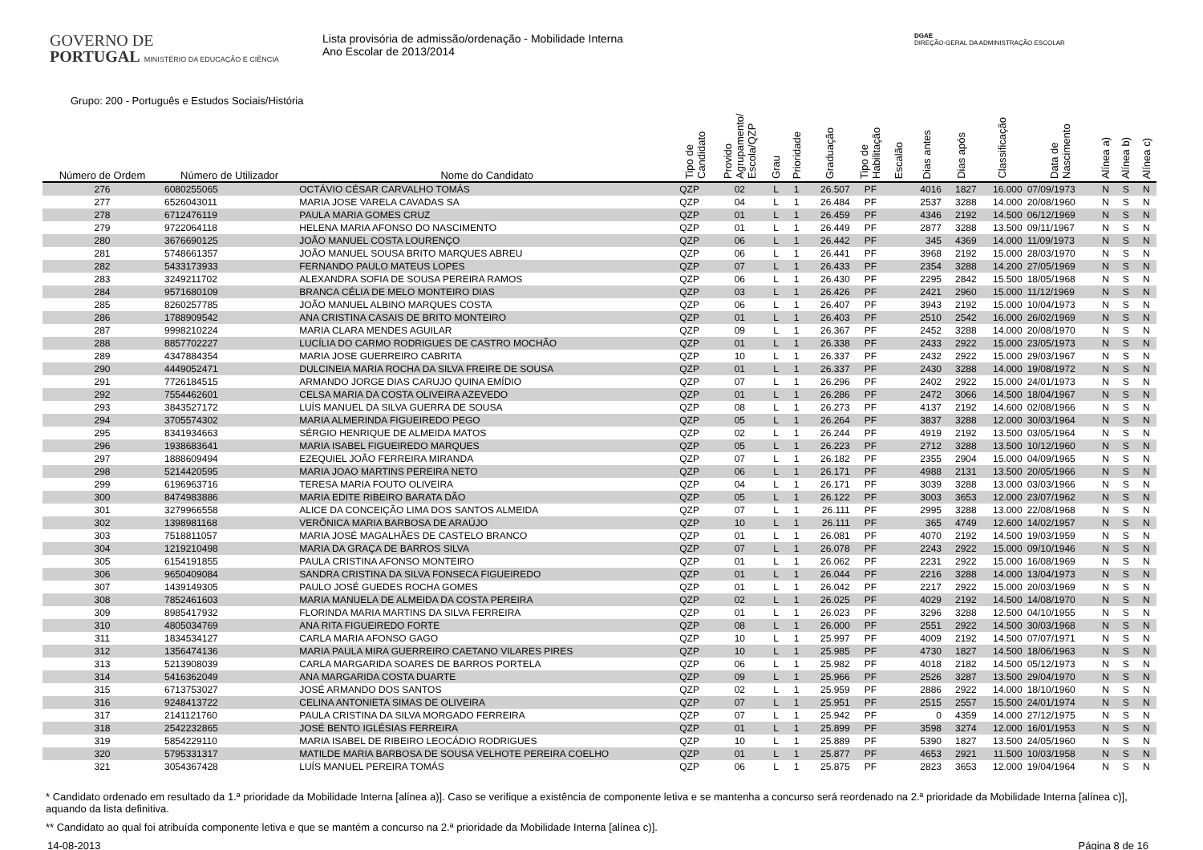GOVERNO DE
PORTUGAL MINISTÉRIO DA EDUCAÇÃO E CIÊNCIA
Lista provisória de admissão/ordenação - Mobilidade Interna
Ano Escolar de 2013/2014
DGAE
DIREÇÃO-GERAL DA ADMINISTRAÇÃO ESCOLAR
Grupo: 200 - Português e Estudos Sociais/História
| Número de Ordem | Número de Utilizador | Nome do Candidato | Tipo de Candidato | Provido Agrupamento/ Escola/QZP | Grau | Prioridade | Graduação | Tipo de Habilitação | Escalão | Dias antes | Dias após | Classificação | Data de Nascimento | Alínea a) | Alínea b) | Alínea c) |
| --- | --- | --- | --- | --- | --- | --- | --- | --- | --- | --- | --- | --- | --- | --- | --- | --- |
| 276 | 6080255065 | OCTÁVIO CÉSAR CARVALHO TOMÁS | QZP | 02 | L | 1 | 26.507 | PF | | 4016 | 1827 | 16.000 | 07/09/1973 | N | S | N |
| 277 | 6526043011 | MARIA JOSE VARELA CAVADAS SA | QZP | 04 | L | 1 | 26.484 | PF | | 2537 | 3288 | 14.000 | 20/08/1960 | N | S | N |
| 278 | 6712476119 | PAULA MARIA GOMES CRUZ | QZP | 01 | L | 1 | 26.459 | PF | | 4346 | 2192 | 14.500 | 06/12/1969 | N | S | N |
| 279 | 9722064118 | HELENA MARIA AFONSO DO NASCIMENTO | QZP | 01 | L | 1 | 26.449 | PF | | 2877 | 3288 | 13.500 | 09/11/1967 | N | S | N |
| 280 | 3676690125 | JOÃO MANUEL COSTA LOURENÇO | QZP | 06 | L | 1 | 26.442 | PF | | 345 | 4369 | 14.000 | 11/09/1973 | N | S | N |
| 281 | 5748661357 | JOÃO MANUEL SOUSA BRITO MARQUES ABREU | QZP | 06 | L | 1 | 26.441 | PF | | 3968 | 2192 | 15.000 | 28/03/1970 | N | S | N |
| 282 | 5433173933 | FERNANDO PAULO MATEUS LOPES | QZP | 07 | L | 1 | 26.433 | PF | | 2354 | 3288 | 14.200 | 27/05/1969 | N | S | N |
| 283 | 3249211702 | ALEXANDRA SOFIA DE SOUSA PEREIRA RAMOS | QZP | 06 | L | 1 | 26.430 | PF | | 2295 | 2842 | 15.500 | 18/05/1968 | N | S | N |
| 284 | 9571680109 | BRANCA CÉLIA DE MELO MONTEIRO DIAS | QZP | 03 | L | 1 | 26.426 | PF | | 2421 | 2960 | 15.000 | 11/12/1969 | N | S | N |
| 285 | 8260257785 | JOÃO MANUEL ALBINO MARQUES COSTA | QZP | 06 | L | 1 | 26.407 | PF | | 3943 | 2192 | 15.000 | 10/04/1973 | N | S | N |
| 286 | 1788909542 | ANA CRISTINA CASAIS DE BRITO MONTEIRO | QZP | 01 | L | 1 | 26.403 | PF | | 2510 | 2542 | 16.000 | 26/02/1969 | N | S | N |
| 287 | 9998210224 | MARIA CLARA MENDES AGUILAR | QZP | 09 | L | 1 | 26.367 | PF | | 2452 | 3288 | 14.000 | 20/08/1970 | N | S | N |
| 288 | 8857702227 | LUCÍLIA DO CARMO RODRIGUES DE CASTRO MOCHÃO | QZP | 01 | L | 1 | 26.338 | PF | | 2433 | 2922 | 15.000 | 23/05/1973 | N | S | N |
| 289 | 4347884354 | MARIA JOSE GUERREIRO CABRITA | QZP | 10 | L | 1 | 26.337 | PF | | 2432 | 2922 | 15.000 | 29/03/1967 | N | S | N |
| 290 | 4449052471 | DULCINEIA MARIA ROCHA DA SILVA FREIRE DE SOUSA | QZP | 01 | L | 1 | 26.337 | PF | | 2430 | 3288 | 14.000 | 19/08/1972 | N | S | N |
| 291 | 7726184515 | ARMANDO JORGE DIAS CARUJO QUINA EMÍDIO | QZP | 07 | L | 1 | 26.296 | PF | | 2402 | 2922 | 15.000 | 24/01/1973 | N | S | N |
| 292 | 7554462601 | CELSA MARIA DA COSTA OLIVEIRA AZEVEDO | QZP | 01 | L | 1 | 26.286 | PF | | 2472 | 3066 | 14.500 | 18/04/1967 | N | S | N |
| 293 | 3843527172 | LUÍS MANUEL DA SILVA GUERRA DE SOUSA | QZP | 08 | L | 1 | 26.273 | PF | | 4137 | 2192 | 14.600 | 02/08/1966 | N | S | N |
| 294 | 3705574302 | MARIA ALMERINDA FIGUEIREDO PEGO | QZP | 05 | L | 1 | 26.264 | PF | | 3837 | 3288 | 12.000 | 30/03/1964 | N | S | N |
| 295 | 8341934663 | SÉRGIO HENRIQUE DE ALMEIDA MATOS | QZP | 02 | L | 1 | 26.244 | PF | | 4919 | 2192 | 13.500 | 03/05/1964 | N | S | N |
| 296 | 1938683641 | MARIA ISABEL FIGUEIREDO MARQUES | QZP | 05 | L | 1 | 26.223 | PF | | 2712 | 3288 | 13.500 | 10/12/1960 | N | S | N |
| 297 | 1888609494 | EZEQUIEL JOÃO FERREIRA MIRANDA | QZP | 07 | L | 1 | 26.182 | PF | | 2355 | 2904 | 15.000 | 04/09/1965 | N | S | N |
| 298 | 5214420595 | MARIA JOAO MARTINS PEREIRA NETO | QZP | 06 | L | 1 | 26.171 | PF | | 4988 | 2131 | 13.500 | 20/05/1966 | N | S | N |
| 299 | 6196963716 | TERESA MARIA FOUTO OLIVEIRA | QZP | 04 | L | 1 | 26.171 | PF | | 3039 | 3288 | 13.000 | 03/03/1966 | N | S | N |
| 300 | 8474983886 | MARIA EDITE RIBEIRO BARATA DÃO | QZP | 05 | L | 1 | 26.122 | PF | | 3003 | 3653 | 12.000 | 23/07/1962 | N | S | N |
| 301 | 3279966558 | ALICE DA CONCEIÇÃO LIMA DOS SANTOS ALMEIDA | QZP | 07 | L | 1 | 26.111 | PF | | 2995 | 3288 | 13.000 | 22/08/1968 | N | S | N |
| 302 | 1398981168 | VERÔNICA MARIA BARBOSA DE ARAÚJO | QZP | 10 | L | 1 | 26.111 | PF | | 365 | 4749 | 12.600 | 14/02/1957 | N | S | N |
| 303 | 7518811057 | MARIA JOSÉ MAGALHÃES DE CASTELO BRANCO | QZP | 01 | L | 1 | 26.081 | PF | | 4070 | 2192 | 14.500 | 19/03/1959 | N | S | N |
| 304 | 1219210498 | MARIA DA GRAÇA DE BARROS SILVA | QZP | 07 | L | 1 | 26.078 | PF | | 2243 | 2922 | 15.000 | 09/10/1946 | N | S | N |
| 305 | 6154191855 | PAULA CRISTINA AFONSO MONTEIRO | QZP | 01 | L | 1 | 26.062 | PF | | 2231 | 2922 | 15.000 | 16/08/1969 | N | S | N |
| 306 | 9650409084 | SANDRA CRISTINA DA SILVA FONSECA FIGUEIREDO | QZP | 01 | L | 1 | 26.044 | PF | | 2216 | 3288 | 14.000 | 13/04/1973 | N | S | N |
| 307 | 1439149305 | PAULO JOSÉ GUEDES ROCHA GOMES | QZP | 01 | L | 1 | 26.042 | PF | | 2217 | 2922 | 15.000 | 20/03/1969 | N | S | N |
| 308 | 7852461603 | MARIA MANUELA DE ALMEIDA DA COSTA PEREIRA | QZP | 02 | L | 1 | 26.025 | PF | | 4029 | 2192 | 14.500 | 14/08/1970 | N | S | N |
| 309 | 8985417932 | FLORINDA MARIA MARTINS DA SILVA FERREIRA | QZP | 01 | L | 1 | 26.023 | PF | | 3296 | 3288 | 12.500 | 04/10/1955 | N | S | N |
| 310 | 4805034769 | ANA RITA FIGUEIREDO FORTE | QZP | 08 | L | 1 | 26.000 | PF | | 2551 | 2922 | 14.500 | 30/03/1968 | N | S | N |
| 311 | 1834534127 | CARLA MARIA AFONSO GAGO | QZP | 10 | L | 1 | 25.997 | PF | | 4009 | 2192 | 14.500 | 07/07/1971 | N | S | N |
| 312 | 1356474136 | MARIA PAULA MIRA GUERREIRO CAETANO VILARES PIRES | QZP | 10 | L | 1 | 25.985 | PF | | 4730 | 1827 | 14.500 | 18/06/1963 | N | S | N |
| 313 | 5213908039 | CARLA MARGARIDA SOARES DE BARROS PORTELA | QZP | 06 | L | 1 | 25.982 | PF | | 4018 | 2182 | 14.500 | 05/12/1973 | N | S | N |
| 314 | 5416362049 | ANA MARGARIDA COSTA DUARTE | QZP | 09 | L | 1 | 25.966 | PF | | 2526 | 3287 | 13.500 | 29/04/1970 | N | S | N |
| 315 | 6713753027 | JOSÉ ARMANDO DOS SANTOS | QZP | 02 | L | 1 | 25.959 | PF | | 2886 | 2922 | 14.000 | 18/10/1960 | N | S | N |
| 316 | 9248413722 | CELINA ANTONIETA SIMAS DE OLIVEIRA | QZP | 07 | L | 1 | 25.951 | PF | | 2515 | 2557 | 15.500 | 24/01/1974 | N | S | N |
| 317 | 2141121760 | PAULA CRISTINA DA SILVA MORGADO FERREIRA | QZP | 07 | L | 1 | 25.942 | PF | | 0 | 4359 | 14.000 | 27/12/1975 | N | S | N |
| 318 | 2542232865 | JOSÉ BENTO IGLÉSIAS FERREIRA | QZP | 01 | L | 1 | 25.899 | PF | | 3598 | 3274 | 12.000 | 16/01/1953 | N | S | N |
| 319 | 5854229110 | MARIA ISABEL DE RIBEIRO LEOCÁDIO RODRIGUES | QZP | 10 | L | 1 | 25.889 | PF | | 5390 | 1827 | 13.500 | 24/05/1960 | N | S | N |
| 320 | 5795331317 | MATILDE MARIA BARBOSA DE SOUSA VELHOTE PEREIRA COELHO | QZP | 01 | L | 1 | 25.877 | PF | | 4653 | 2921 | 11.500 | 10/03/1958 | N | S | N |
| 321 | 3054367428 | LUÍS MANUEL PEREIRA TOMÁS | QZP | 06 | L | 1 | 25.875 | PF | | 2823 | 3653 | 12.000 | 19/04/1964 | N | S | N |
* Candidato ordenado em resultado da 1.ª prioridade da Mobilidade Interna [alínea a)]. Caso se verifique a existência de componente letiva e se mantenha a concurso será reordenado na 2.ª prioridade da Mobilidade Interna [alínea c)], aquando da lista definitiva.
** Candidato ao qual foi atribuída componente letiva e que se mantém a concurso na 2.ª prioridade da Mobilidade Interna [alínea c)].
14-08-2013 Página 8 de 16